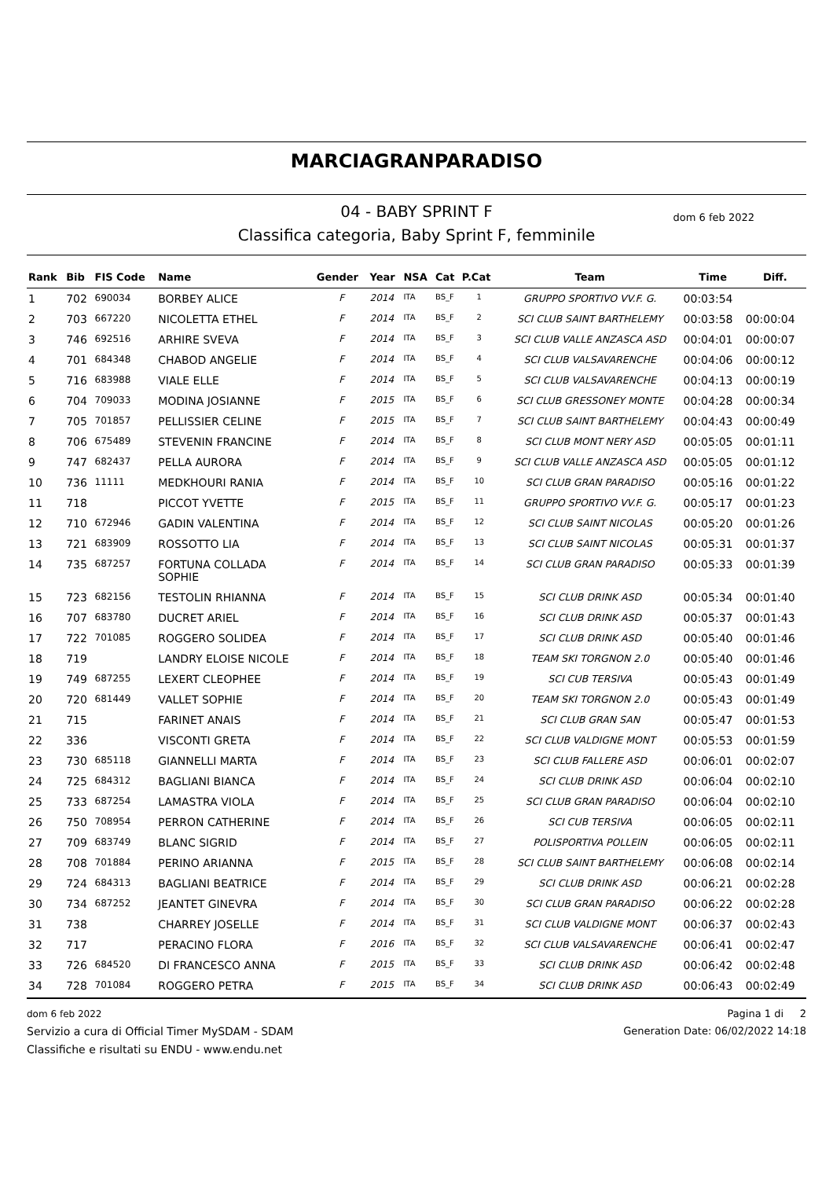MARCIAGRANPARADISO
04 - BABY SPRINT F
Classifica categoria, Baby Sprint F, femminile
dom 6 feb 2022
| Rank | Bib | FIS Code | Name | Gender | Year | NSA | Cat | P.Cat | Team | Time | Diff. |
| --- | --- | --- | --- | --- | --- | --- | --- | --- | --- | --- | --- |
| 1 | 702 | 690034 | BORBEY ALICE | F | 2014 | ITA | BS_F | 1 | GRUPPO SPORTIVO VV.F. G. | 00:03:54 | |
| 2 | 703 | 667220 | NICOLETTA ETHEL | F | 2014 | ITA | BS_F | 2 | SCI CLUB SAINT BARTHELEMY | 00:03:58 | 00:00:04 |
| 3 | 746 | 692516 | ARHIRE SVEVA | F | 2014 | ITA | BS_F | 3 | SCI CLUB VALLE ANZASCA ASD | 00:04:01 | 00:00:07 |
| 4 | 701 | 684348 | CHABOD ANGELIE | F | 2014 | ITA | BS_F | 4 | SCI CLUB VALSAVARENCHE | 00:04:06 | 00:00:12 |
| 5 | 716 | 683988 | VIALE ELLE | F | 2014 | ITA | BS_F | 5 | SCI CLUB VALSAVARENCHE | 00:04:13 | 00:00:19 |
| 6 | 704 | 709033 | MODINA JOSIANNE | F | 2015 | ITA | BS_F | 6 | SCI CLUB GRESSONEY MONTE | 00:04:28 | 00:00:34 |
| 7 | 705 | 701857 | PELLISSIER CELINE | F | 2015 | ITA | BS_F | 7 | SCI CLUB SAINT BARTHELEMY | 00:04:43 | 00:00:49 |
| 8 | 706 | 675489 | STEVENIN FRANCINE | F | 2014 | ITA | BS_F | 8 | SCI CLUB MONT NERY ASD | 00:05:05 | 00:01:11 |
| 9 | 747 | 682437 | PELLA AURORA | F | 2014 | ITA | BS_F | 9 | SCI CLUB VALLE ANZASCA ASD | 00:05:05 | 00:01:12 |
| 10 | 736 | 11111 | MEDKHOURI RANIA | F | 2014 | ITA | BS_F | 10 | SCI CLUB GRAN PARADISO | 00:05:16 | 00:01:22 |
| 11 | 718 | | PICCOT YVETTE | F | 2015 | ITA | BS_F | 11 | GRUPPO SPORTIVO VV.F. G. | 00:05:17 | 00:01:23 |
| 12 | 710 | 672946 | GADIN VALENTINA | F | 2014 | ITA | BS_F | 12 | SCI CLUB SAINT NICOLAS | 00:05:20 | 00:01:26 |
| 13 | 721 | 683909 | ROSSOTTO LIA | F | 2014 | ITA | BS_F | 13 | SCI CLUB SAINT NICOLAS | 00:05:31 | 00:01:37 |
| 14 | 735 | 687257 | FORTUNA COLLADA SOPHIE | F | 2014 | ITA | BS_F | 14 | SCI CLUB GRAN PARADISO | 00:05:33 | 00:01:39 |
| 15 | 723 | 682156 | TESTOLIN RHIANNA | F | 2014 | ITA | BS_F | 15 | SCI CLUB DRINK ASD | 00:05:34 | 00:01:40 |
| 16 | 707 | 683780 | DUCRET ARIEL | F | 2014 | ITA | BS_F | 16 | SCI CLUB DRINK ASD | 00:05:37 | 00:01:43 |
| 17 | 722 | 701085 | ROGGERO SOLIDEA | F | 2014 | ITA | BS_F | 17 | SCI CLUB DRINK ASD | 00:05:40 | 00:01:46 |
| 18 | 719 | | LANDRY ELOISE NICOLE | F | 2014 | ITA | BS_F | 18 | TEAM SKI TORGNON 2.0 | 00:05:40 | 00:01:46 |
| 19 | 749 | 687255 | LEXERT CLEOPHEE | F | 2014 | ITA | BS_F | 19 | SCI CUB TERSIVA | 00:05:43 | 00:01:49 |
| 20 | 720 | 681449 | VALLET SOPHIE | F | 2014 | ITA | BS_F | 20 | TEAM SKI TORGNON 2.0 | 00:05:43 | 00:01:49 |
| 21 | 715 | | FARINET ANAIS | F | 2014 | ITA | BS_F | 21 | SCI CLUB GRAN SAN | 00:05:47 | 00:01:53 |
| 22 | 336 | | VISCONTI GRETA | F | 2014 | ITA | BS_F | 22 | SCI CLUB VALDIGNE MONT | 00:05:53 | 00:01:59 |
| 23 | 730 | 685118 | GIANNELLI MARTA | F | 2014 | ITA | BS_F | 23 | SCI CLUB FALLERE ASD | 00:06:01 | 00:02:07 |
| 24 | 725 | 684312 | BAGLIANI BIANCA | F | 2014 | ITA | BS_F | 24 | SCI CLUB DRINK ASD | 00:06:04 | 00:02:10 |
| 25 | 733 | 687254 | LAMASTRA VIOLA | F | 2014 | ITA | BS_F | 25 | SCI CLUB GRAN PARADISO | 00:06:04 | 00:02:10 |
| 26 | 750 | 708954 | PERRON CATHERINE | F | 2014 | ITA | BS_F | 26 | SCI CUB TERSIVA | 00:06:05 | 00:02:11 |
| 27 | 709 | 683749 | BLANC SIGRID | F | 2014 | ITA | BS_F | 27 | POLISPORTIVA POLLEIN | 00:06:05 | 00:02:11 |
| 28 | 708 | 701884 | PERINO ARIANNA | F | 2015 | ITA | BS_F | 28 | SCI CLUB SAINT BARTHELEMY | 00:06:08 | 00:02:14 |
| 29 | 724 | 684313 | BAGLIANI BEATRICE | F | 2014 | ITA | BS_F | 29 | SCI CLUB DRINK ASD | 00:06:21 | 00:02:28 |
| 30 | 734 | 687252 | JEANTET GINEVRA | F | 2014 | ITA | BS_F | 30 | SCI CLUB GRAN PARADISO | 00:06:22 | 00:02:28 |
| 31 | 738 | | CHARREY JOSELLE | F | 2014 | ITA | BS_F | 31 | SCI CLUB VALDIGNE MONT | 00:06:37 | 00:02:43 |
| 32 | 717 | | PERACINO FLORA | F | 2016 | ITA | BS_F | 32 | SCI CLUB VALSAVARENCHE | 00:06:41 | 00:02:47 |
| 33 | 726 | 684520 | DI FRANCESCO ANNA | F | 2015 | ITA | BS_F | 33 | SCI CLUB DRINK ASD | 00:06:42 | 00:02:48 |
| 34 | 728 | 701084 | ROGGERO PETRA | F | 2015 | ITA | BS_F | 34 | SCI CLUB DRINK ASD | 00:06:43 | 00:02:49 |
dom 6 feb 2022
Servizio a cura di Official Timer MySDAM - SDAM
Classifiche e risultati su ENDU - www.endu.net
Pagina 1 di 2
Generation Date: 06/02/2022 14:18